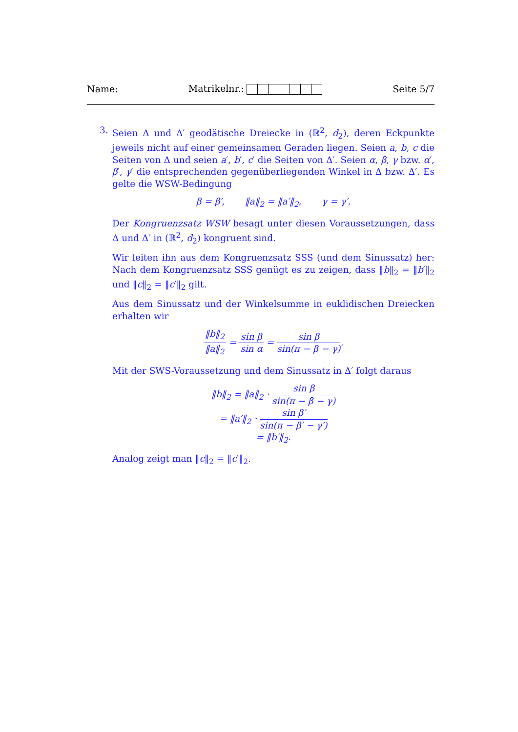Name: Matrikelnr.: Seite 5/7
3. Seien Δ und Δ′ geodätische Dreiecke in (ℝ<sup>2</sup>, d<sub>2</sub>), deren Eckpunkte jeweils nicht auf einer gemeinsamen Geraden liegen. Seien a, b, c die Seiten von Δ und seien a′, b′, c′ die Seiten von Δ′. Seien α, β, γ bzw. α′, β′, γ′ die entsprechenden gegenüberliegenden Winkel in Δ bzw. Δ′. Es gelte die WSW-Bedingung
β = β′, ‖a‖<sub>2</sub> = ‖a′‖<sub>2</sub>, γ = γ′.
Der Kongruenzsatz WSW besagt unter diesen Voraussetzungen, dass Δ und Δ′ in (ℝ<sup>2</sup>, d<sub>2</sub>) kongruent sind.
Wir leiten ihn aus dem Kongruenzsatz SSS (und dem Sinussatz) her: Nach dem Kongruenzsatz SSS genügt es zu zeigen, dass ‖b‖<sub>2</sub> = ‖b′‖<sub>2</sub> und ‖c‖<sub>2</sub> = ‖c′‖<sub>2</sub> gilt.
Aus dem Sinussatz und der Winkelsumme in euklidischen Dreiecken erhalten wir
‖b‖<sub>2</sub> ‖a‖<sub>2</sub> = sin β sin α = sin β sin(π − β − γ).
Mit der SWS-Voraussetzung und dem Sinussatz in Δ′ folgt daraus
‖b‖<sub>2</sub> = ‖a‖<sub>2</sub> · sin β sin(π − β − γ)
= ‖a′‖<sub>2</sub> · sin β′ sin(π − β′ − γ′)
= ‖b′‖<sub>2</sub>.
Analog zeigt man ‖c‖<sub>2</sub> = ‖c′‖<sub>2</sub>.